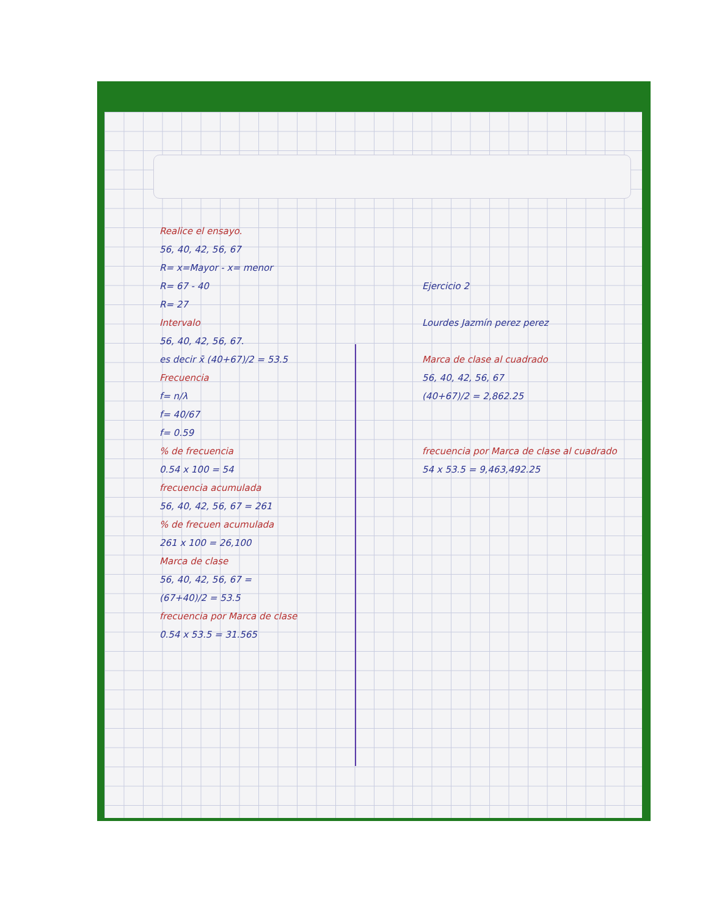Realice el ensayo.
56, 40, 42, 56, 67
R= x=Mayor - x= menor
R= 67 - 40
R= 27
Intervalo
56, 40, 42, 56, 67.
es decir x̄ (40+67)/2 = 53.5
Frecuencia
f= n/λ
f= 40/67
f= 0.59
% de frecuencia
0.54 x 100 = 54
frecuencia acumulada
56, 40, 42, 56, 67 = 261
% de frecuen acumulada
261 x 100 = 26,100
Marca de clase
56, 40, 42, 56, 67 =
(67+40)/2 = 53.5
frecuencia por Marca de clase
0.54 x 53.5 = 31.565
Ejercicio 2
Lourdes Jazmín perez perez
Marca de clase al cuadrado
56, 40, 42, 56, 67
(40+67)/2 = 2,862.25
frecuencia por Marca de clase al cuadrado
54 x 53.5 = 9,463,492.25